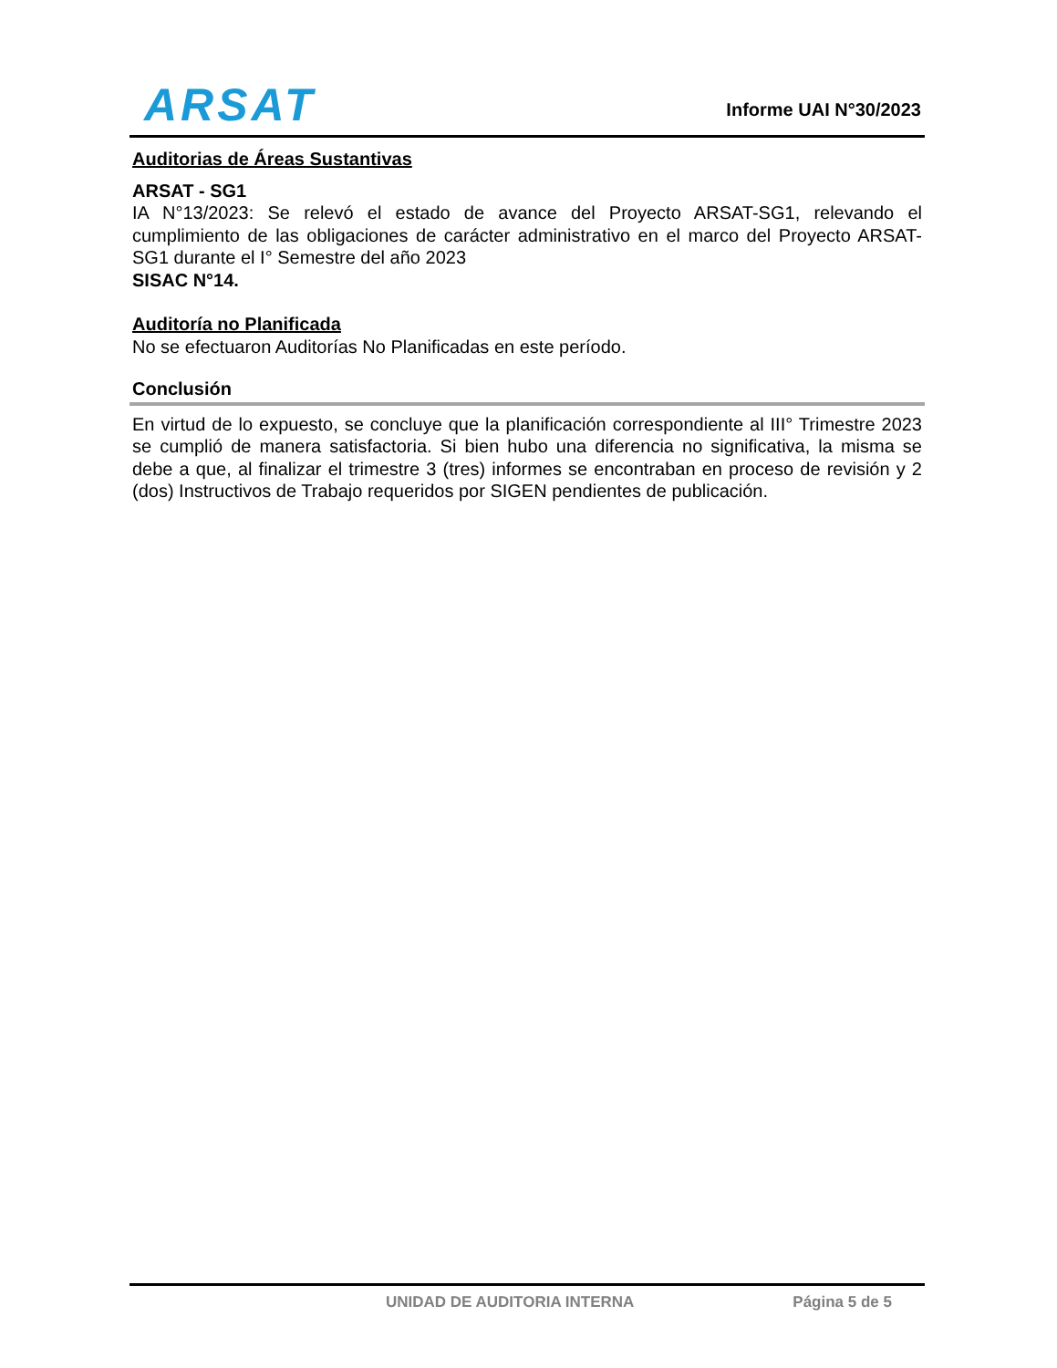ARSAT
Informe UAI N°30/2023
Auditorias de Áreas Sustantivas
ARSAT - SG1
IA N°13/2023: Se relevó el estado de avance del Proyecto ARSAT-SG1, relevando el cumplimiento de las obligaciones de carácter administrativo en el marco del Proyecto ARSAT-SG1 durante el I° Semestre del año 2023
SISAC N°14.
Auditoría no Planificada
No se efectuaron Auditorías No Planificadas en este período.
Conclusión
En virtud de lo expuesto, se concluye que la planificación correspondiente al III° Trimestre 2023 se cumplió de manera satisfactoria. Si bien hubo una diferencia no significativa, la misma se debe a que, al finalizar el trimestre 3 (tres) informes se encontraban en proceso de revisión y 2 (dos) Instructivos de Trabajo requeridos por SIGEN pendientes de publicación.
UNIDAD DE AUDITORIA INTERNA Página 5 de 5